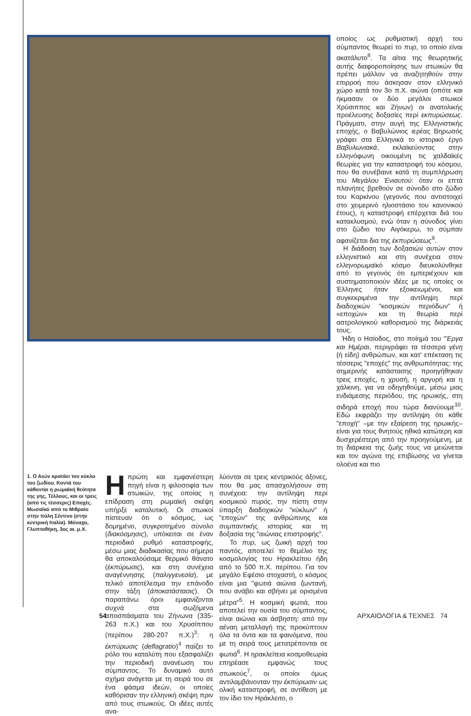οποίος ως ρυθμιστική αρχή του σύμπαντος θεωρεί το πυρ, το οποίο είναι ακατάλυτο<sup>8</sup>. Τα αίτια της θεωρητικής αυτής διαφοροποίησης των στωικών θα πρέπει μάλλον να αναζητηθούν στην επιρροή που άσκησαν στον ελληνικό χώρο κατά τον 3ο π.Χ. αιώνα (οπότε και ήκμασαν οι δύο μεγάλοι στωικοί Χρύσιππος και Ζήνων) οι ανατολικής προέλευσης δοξασίες περί εκπυρώσεως. Πράγματι, στην αυγή της Ελληνιστικής εποχής, ο Βαβυλώνιος ιερέας Βηρωσός γράφει στα Ελληνικά το ιστορικό έργο Βαβυλωνιακά, εκλαϊκεύοντας στην ελληνόφωνη οικουμένη τις χαλδαϊκές θεωρίες για την καταστροφή του κόσμου, που θα συνέβαινε κατά τη συμπλήρωση του Μεγάλου Ένιαυτού: όταν οι επτά πλανήτες βρεθούν σε σύνοδο στο ζώδιο του Καρκίνου (γεγονός που αντιστοιχεί στο χειμερινό ηλιοστάσιο του κανονικού έτους), η καταστροφή επέρχεται διά του κατακλυσμού, ενώ όταν η σύνοδος γίνει στο ζώδιο του Αιγόκερω, το σύμπαν αφανίζεται δια της έκπυρώσεως<sup>9</sup>.
Η διάδοση των δοξασιών αυτών στον ελληνιστικό και στη συνέχεια στον ελληνορωμαϊκό κόσμο διευκολύνθηκε από το γεγονός ότι εμπεριέχουν και συστηματοποιούν ιδέες με τις οποίες οι Έλληνες ήταν εξοικειωμένοι, και συγκεκριμένα την αντίληψη περί διαδοχικών "κοσμικών περιόδων" ή «εποχών» και τη θεωρία περί αστρολογικού καθορισμού της διάρκειάς τους.
Ήδη ο Ησίοδος, στο ποίημά του "Έργα και Ημέραι, περιγράφει τα τέσσερα γένη (ή είδη) ανθρώπων, και κατ' επέκταση τις τέσσερις "εποχές" της ανθρωπότητας: της σημερινής κατάστασης προηγήθηκαν τρεις εποχές, η χρυσή, η αργυρή και η χάλκινη, για να οδηγηθούμε, μέσω μιας ενδιάμεσης περιόδου, της ηρωικής, στη σιδηρά εποχή που τώρα διανύουμε<sup>10</sup>. Εδώ εκφράζει την αντίληψη ότι κάθε "εποχή" –με την εξαίρεση της ηρωικής– είναι για τους θνητούς ηθικά κατώτερη και δυσχερέστερη από την προηγούμενη, με τη διάρκεια της ζωής τους να μειώνεται και τον αγώνα της επιβίωσης να γίνεται ολοένα και πιο
1. Ο Αιών κρατάει τον κύκλο του ζωδίου. Κοντά του κάθονται η ρωμαϊκή θεότητα της γης, Τέλλους, και οι τρεις (από τις τέσσερις) Εποχές. Μωσαϊκό από το Μιθραίο στην πόλη Σέντινο (στην κεντρική Ιταλία). Μόναχο, Γλυπτοθήκη, 3ος αι. μ.Χ.
Η πρώτη και εμφανέστερη πηγή είναι η φιλοσοφία των στωικών, της οποίας η επίδραση στη ρωμαϊκή σκέψη υπήρξε καταλυτική. Οι στωικοί πίστευαν ότι ο κόσμος, ως δομημένο, συγκροτημένο σύνολο (διακόσμησις), υπόκειται σε έναν περιοδικό ρυθμό καταστροφής, μέσω μιας διαδικασίας που σήμερα θα αποκαλούσαμε θερμικό θάνατο (έκπύρωσις), και στη συνέχεια αναγέννησης (παλιγγενεσία), με τελικό αποτέλεσμα την επάνοδο στην τάξη (άποκατάστασις). Οι παραπάνω όροι εμφανίζονται συχνά στα σωζόμενα αποσπάσματα του Ζήνωνα (335-263 π.Χ.) και του Χρυσίππου (περίπου 280-207 π.Χ.)<sup>3</sup>: η έκπύρωσις (deflagratio)<sup>4</sup> παίζει το ρόλο του καταλύτη που εξασφαλίζει την περιοδική ανανέωση του σύμπαντος. Το δυναμικό αυτό σχήμα ανάγεται με τη σειρά του σε ένα φάσμα ιδεών, οι οποίες καθόρισαν την ελληνική σκέψη πριν από τους στωικούς. Οι ιδέες αυτές ανα-
λύονται σε τρεις κεντρικούς άξονες, που θα μας απασχολήσουν στη συνέχεια: την αντίληψη περί κοσμικού πυρός, την πίστη στην ύπαρξη διαδοχικών "κύκλων" ή "εποχών" της ανθρώπινης και συμπαντικής ιστορίας και τη δοξασία της "αιώνιας επιστροφής".
Το πυρ, ως ζωική αρχή του παντός, αποτελεί το θεμέλιο της κοσμολογίας του Ηρακλείτου ήδη από το 500 π.Χ. περίπου. Για τον μεγάλο Εφέσιο στοχαστή, ο κόσμος είναι μια "φωτιά αιώνια ζωντανή, που ανάβει και σβήνει με ορισμένα μέτρα"<sup>5</sup>. Η κοσμική φωτιά, που αποτελεί την ουσία του σύμπαντος, είναι αιώνια και άσβηστη: από την αέναη μεταλλαγή της προκύπτουν όλα τα όντα και τα φαινόμενα, που με τη σειρά τους μετατρέπονται σε φωτιά<sup>6</sup>. Η ηρακλείτεια κοσμοθεωρία επηρέασε εμφανώς τους στωικούς<sup>7</sup>, οι οποίοι όμως αντιλαμβάνονταν την έκπύρωσιν ως ολική καταστροφή, σε αντίθεση με τον ίδιο τον Ηράκλειτο, ο
54 ΑΡΧΑΙΟΛΟΓΙΑ & ΤΕΧΝΕΣ 74